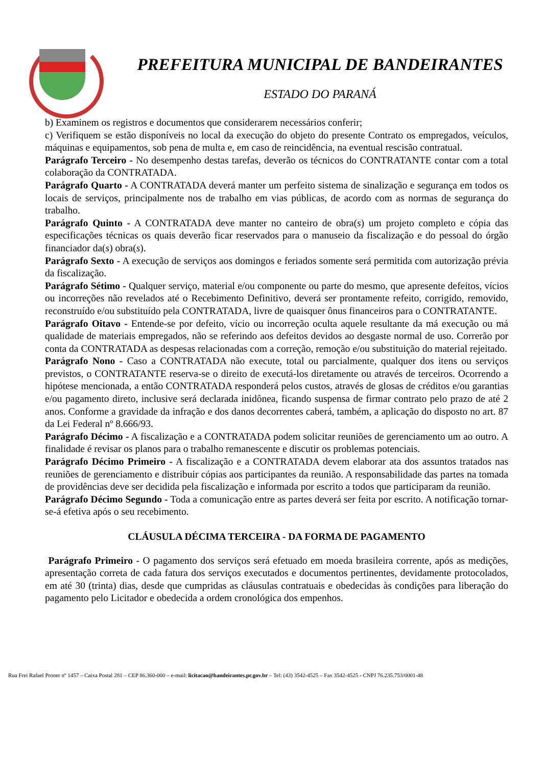PREFEITURA MUNICIPAL DE BANDEIRANTES
ESTADO DO PARANÁ
b) Examinem os registros e documentos que considerarem necessários conferir;
c) Verifiquem se estão disponíveis no local da execução do objeto do presente Contrato os empregados, veículos, máquinas e equipamentos, sob pena de multa e, em caso de reincidência, na eventual rescisão contratual.
Parágrafo Terceiro - No desempenho destas tarefas, deverão os técnicos do CONTRATANTE contar com a total colaboração da CONTRATADA.
Parágrafo Quarto - A CONTRATADA deverá manter um perfeito sistema de sinalização e segurança em todos os locais de serviços, principalmente nos de trabalho em vias públicas, de acordo com as normas de segurança do trabalho.
Parágrafo Quinto - A CONTRATADA deve manter no canteiro de obra(s) um projeto completo e cópia das especificações técnicas os quais deverão ficar reservados para o manuseio da fiscalização e do pessoal do órgão financiador da(s) obra(s).
Parágrafo Sexto - A execução de serviços aos domingos e feriados somente será permitida com autorização prévia da fiscalização.
Parágrafo Sétimo - Qualquer serviço, material e/ou componente ou parte do mesmo, que apresente defeitos, vícios ou incorreções não revelados até o Recebimento Definitivo, deverá ser prontamente refeito, corrigido, removido, reconstruído e/ou substituído pela CONTRATADA, livre de quaisquer ônus financeiros para o CONTRATANTE.
Parágrafo Oitavo - Entende-se por defeito, vício ou incorreção oculta aquele resultante da má execução ou má qualidade de materiais empregados, não se referindo aos defeitos devidos ao desgaste normal de uso. Correrão por conta da CONTRATADA as despesas relacionadas com a correção, remoção e/ou substituição do material rejeitado.
Parágrafo Nono - Caso a CONTRATADA não execute, total ou parcialmente, qualquer dos itens ou serviços previstos, o CONTRATANTE reserva-se o direito de executá-los diretamente ou através de terceiros. Ocorrendo a hipótese mencionada, a então CONTRATADA responderá pelos custos, através de glosas de créditos e/ou garantias e/ou pagamento direto, inclusive será declarada inidônea, ficando suspensa de firmar contrato pelo prazo de até 2 anos. Conforme a gravidade da infração e dos danos decorrentes caberá, também, a aplicação do disposto no art. 87 da Lei Federal nº 8.666/93.
Parágrafo Décimo - A fiscalização e a CONTRATADA podem solicitar reuniões de gerenciamento um ao outro. A finalidade é revisar os planos para o trabalho remanescente e discutir os problemas potenciais.
Parágrafo Décimo Primeiro - A fiscalização e a CONTRATADA devem elaborar ata dos assuntos tratados nas reuniões de gerenciamento e distribuir cópias aos participantes da reunião. A responsabilidade das partes na tomada de providências deve ser decidida pela fiscalização e informada por escrito a todos que participaram da reunião.
Parágrafo Décimo Segundo - Toda a comunicação entre as partes deverá ser feita por escrito. A notificação tornar-se-á efetiva após o seu recebimento.
CLÁUSULA DÉCIMA TERCEIRA - DA FORMA DE PAGAMENTO
Parágrafo Primeiro - O pagamento dos serviços será efetuado em moeda brasileira corrente, após as medições, apresentação correta de cada fatura dos serviços executados e documentos pertinentes, devidamente protocolados, em até 30 (trinta) dias, desde que cumpridas as cláusulas contratuais e obedecidas às condições para liberação do pagamento pelo Licitador e obedecida a ordem cronológica dos empenhos.
Rua Frei Rafael Proner nº 1457 – Caixa Postal 281 – CEP 86.360-000 – e-mail: licitacao@bandeirantes.pr.gov.br – Tel: (43) 3542-4525 – Fax 3542-4525 - CNPJ 76.235.753/0001-48